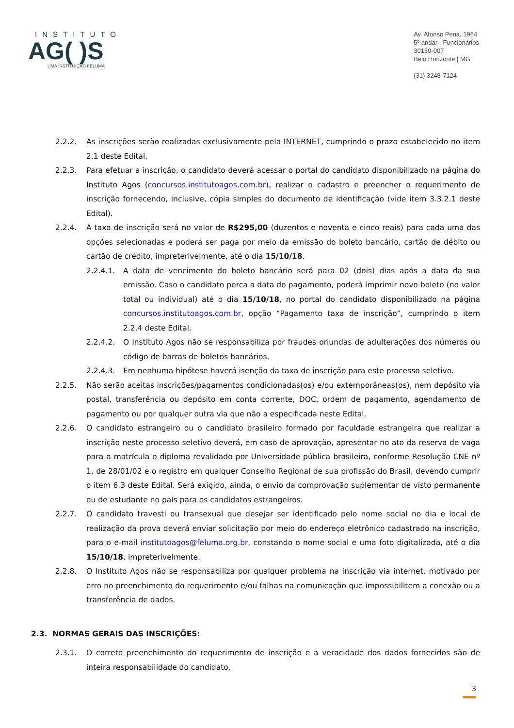INSTITUTO
AG( )S
UMA INSTITUIÇÃO FELUMA
Av. Afonso Pena, 1964
5º andar - Funcionários
30130-007
Belo Horizonte | MG
(31) 3248-7124
2.2.2. As inscrições serão realizadas exclusivamente pela INTERNET, cumprindo o prazo estabelecido no item 2.1 deste Edital.
2.2.3. Para efetuar a inscrição, o candidato deverá acessar o portal do candidato disponibilizado na página do Instituto Agos (concursos.institutoagos.com.br), realizar o cadastro e preencher o requerimento de inscrição fornecendo, inclusive, cópia simples do documento de identificação (vide item 3.3.2.1 deste Edital).
2.2.4. A taxa de inscrição será no valor de R$295,00 (duzentos e noventa e cinco reais) para cada uma das opções selecionadas e poderá ser paga por meio da emissão do boleto bancário, cartão de débito ou cartão de crédito, impreterivelmente, até o dia 15/10/18.
2.2.4.1. A data de vencimento do boleto bancário será para 02 (dois) dias após a data da sua emissão. Caso o candidato perca a data do pagamento, poderá imprimir novo boleto (no valor total ou individual) até o dia 15/10/18, no portal do candidato disponibilizado na página concursos.institutoagos.com.br, opção “Pagamento taxa de inscrição”, cumprindo o item 2.2.4 deste Edital.
2.2.4.2. O Instituto Agos não se responsabiliza por fraudes oriundas de adulterações dos números ou código de barras de boletos bancários.
2.2.4.3. Em nenhuma hipótese haverá isenção da taxa de inscrição para este processo seletivo.
2.2.5. Não serão aceitas inscrições/pagamentos condicionadas(os) e/ou extemporâneas(os), nem depósito via postal, transferência ou depósito em conta corrente, DOC, ordem de pagamento, agendamento de pagamento ou por qualquer outra via que não a especificada neste Edital.
2.2.6. O candidato estrangeiro ou o candidato brasileiro formado por faculdade estrangeira que realizar a inscrição neste processo seletivo deverá, em caso de aprovação, apresentar no ato da reserva de vaga para a matrícula o diploma revalidado por Universidade pública brasileira, conforme Resolução CNE nº 1, de 28/01/02 e o registro em qualquer Conselho Regional de sua profissão do Brasil, devendo cumprir o item 6.3 deste Edital. Será exigido, ainda, o envio da comprovação suplementar de visto permanente ou de estudante no país para os candidatos estrangeiros.
2.2.7. O candidato travesti ou transexual que desejar ser identificado pelo nome social no dia e local de realização da prova deverá enviar solicitação por meio do endereço eletrônico cadastrado na inscrição, para o e-mail institutoagos@feluma.org.br, constando o nome social e uma foto digitalizada, até o dia 15/10/18, impreterivelmente.
2.2.8. O Instituto Agos não se responsabiliza por qualquer problema na inscrição via internet, motivado por erro no preenchimento do requerimento e/ou falhas na comunicação que impossibilitem a conexão ou a transferência de dados.
2.3. NORMAS GERAIS DAS INSCRIÇÕES:
2.3.1. O correto preenchimento do requerimento de inscrição e a veracidade dos dados fornecidos são de inteira responsabilidade do candidato.
3